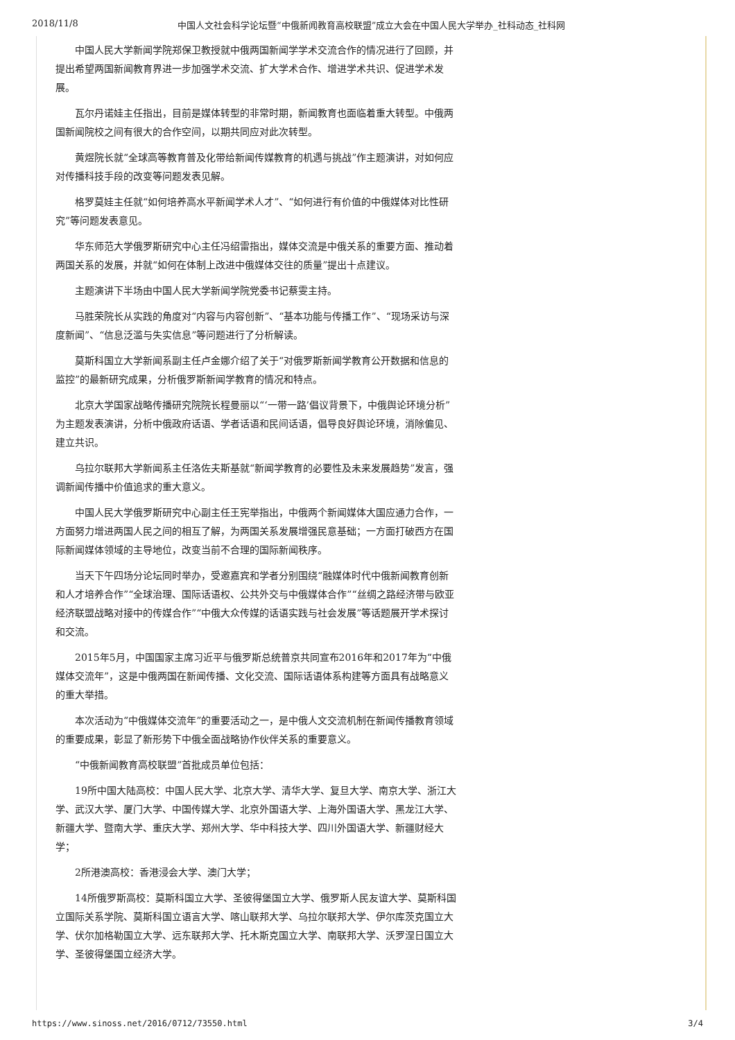2018/11/8 中国人文社会科学论坛暨“中俄新闻教育高校联盟”成立大会在中国人民大学举办_社科动态_社科网
中国人民大学新闻学院郑保卫教授就中俄两国新闻学学术交流合作的情况进行了回顾，并提出希望两国新闻教育界进一步加强学术交流、扩大学术合作、增进学术共识、促进学术发展。
瓦尔丹诺娃主任指出，目前是媒体转型的非常时期，新闻教育也面临着重大转型。中俄两国新闻院校之间有很大的合作空间，以期共同应对此次转型。
黄煜院长就“全球高等教育普及化带给新闻传媒教育的机遇与挑战”作主题演讲，对如何应对传播科技手段的改变等问题发表见解。
格罗莫娃主任就“如何培养高水平新闻学术人才”、“如何进行有价值的中俄媒体对比性研究”等问题发表意见。
华东师范大学俄罗斯研究中心主任冯绍雷指出，媒体交流是中俄关系的重要方面、推动着两国关系的发展，并就“如何在体制上改进中俄媒体交往的质量”提出十点建议。
主题演讲下半场由中国人民大学新闻学院党委书记蔡雯主持。
马胜荣院长从实践的角度对“内容与内容创新”、“基本功能与传播工作”、“现场采访与深度新闻”、“信息泛滥与失实信息”等问题进行了分析解读。
莫斯科国立大学新闻系副主任卢金娜介绍了关于“对俄罗斯新闻学教育公开数据和信息的监控”的最新研究成果，分析俄罗斯新闻学教育的情况和特点。
北京大学国家战略传播研究院院长程曼丽以“‘一带一路’倡议背景下，中俄舆论环境分析”为主题发表演讲，分析中俄政府话语、学者话语和民间话语，倡导良好舆论环境，消除偏见、建立共识。
乌拉尔联邦大学新闻系主任洛佐夫斯基就“新闻学教育的必要性及未来发展趋势”发言，强调新闻传播中价值追求的重大意义。
中国人民大学俄罗斯研究中心副主任王宪举指出，中俄两个新闻媒体大国应通力合作，一方面努力增进两国人民之间的相互了解，为两国关系发展增强民意基础；一方面打破西方在国际新闻媒体领域的主导地位，改变当前不合理的国际新闻秩序。
当天下午四场分论坛同时举办，受邀嘉宾和学者分别围绕“融媒体时代中俄新闻教育创新和人才培养合作”“全球治理、国际话语权、公共外交与中俄媒体合作”“丝绸之路经济带与欧亚经济联盟战略对接中的传媒合作”“中俄大众传媒的话语实践与社会发展”等话题展开学术探讨和交流。
2015年5月，中国国家主席习近平与俄罗斯总统普京共同宣布2016年和2017年为“中俄媒体交流年”，这是中俄两国在新闻传播、文化交流、国际话语体系构建等方面具有战略意义的重大举措。
本次活动为“中俄媒体交流年”的重要活动之一，是中俄人文交流机制在新闻传播教育领域的重要成果，彰显了新形势下中俄全面战略协作伙伴关系的重要意义。
“中俄新闻教育高校联盟”首批成员单位包括：
19所中国大陆高校：中国人民大学、北京大学、清华大学、复旦大学、南京大学、浙江大学、武汉大学、厦门大学、中国传媒大学、北京外国语大学、上海外国语大学、黑龙江大学、新疆大学、暨南大学、重庆大学、郑州大学、华中科技大学、四川外国语大学、新疆财经大学；
2所港澳高校：香港浸会大学、澳门大学；
14所俄罗斯高校：莫斯科国立大学、圣彼得堡国立大学、俄罗斯人民友谊大学、莫斯科国立国际关系学院、莫斯科国立语言大学、喀山联邦大学、乌拉尔联邦大学、伊尔库茨克国立大学、伏尔加格勒国立大学、远东联邦大学、托木斯克国立大学、南联邦大学、沃罗涅日国立大学、圣彼得堡国立经济大学。
https://www.sinoss.net/2016/0712/73550.html 3/4